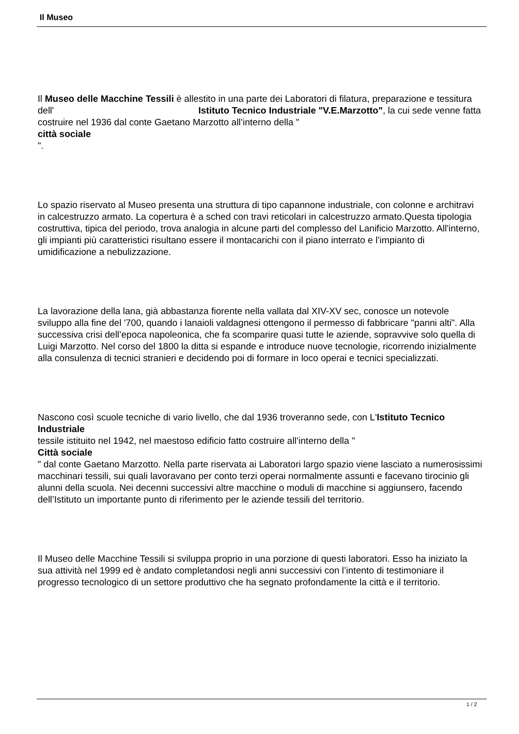Il Museo
Il Museo delle Macchine Tessili è allestito in una parte dei Laboratori di filatura, preparazione e tessitura dell' Istituto Tecnico Industriale "V.E.Marzotto", la cui sede venne fatta costruire nel 1936 dal conte Gaetano Marzotto all’interno della "
città sociale
".
Lo spazio riservato al Museo presenta una struttura di tipo capannone industriale, con colonne e architravi in calcestruzzo armato. La copertura è a sched con travi reticolari in calcestruzzo armato.Questa tipologia costruttiva, tipica del periodo, trova analogia in alcune parti del complesso del Lanificio Marzotto. All'interno, gli impianti più caratteristici risultano essere il montacarichi con il piano interrato e l’impianto di umidificazione a nebulizzazione.
La lavorazione della lana, già abbastanza fiorente nella vallata dal XIV-XV sec, conosce un notevole sviluppo alla fine del '700, quando i lanaioli valdagnesi ottengono il permesso di fabbricare "panni alti". Alla successiva crisi dell’epoca napoleonica, che fa scomparire quasi tutte le aziende, sopravvive solo quella di Luigi Marzotto. Nel corso del 1800 la ditta si espande e introduce nuove tecnologie, ricorrendo inizialmente alla consulenza di tecnici stranieri e decidendo poi di formare in loco operai e tecnici specializzati.
Nascono così scuole tecniche di vario livello, che dal 1936 troveranno sede, con L'Istituto Tecnico Industriale
tessile istituito nel 1942, nel maestoso edificio fatto costruire all’interno della "
Città sociale
" dal conte Gaetano Marzotto. Nella parte riservata ai Laboratori largo spazio viene lasciato a numerosissimi macchinari tessili, sui quali lavoravano per conto terzi operai normalmente assunti e facevano tirocinio gli alunni della scuola. Nei decenni successivi altre macchine o moduli di macchine si aggiunsero, facendo dell’Istituto un importante punto di riferimento per le aziende tessili del territorio.
Il Museo delle Macchine Tessili si sviluppa proprio in una porzione di questi laboratori. Esso ha iniziato la sua attività nel 1999 ed è andato completandosi negli anni successivi con l’intento di testimoniare il progresso tecnologico di un settore produttivo che ha segnato profondamente la città e il territorio.
1 / 2